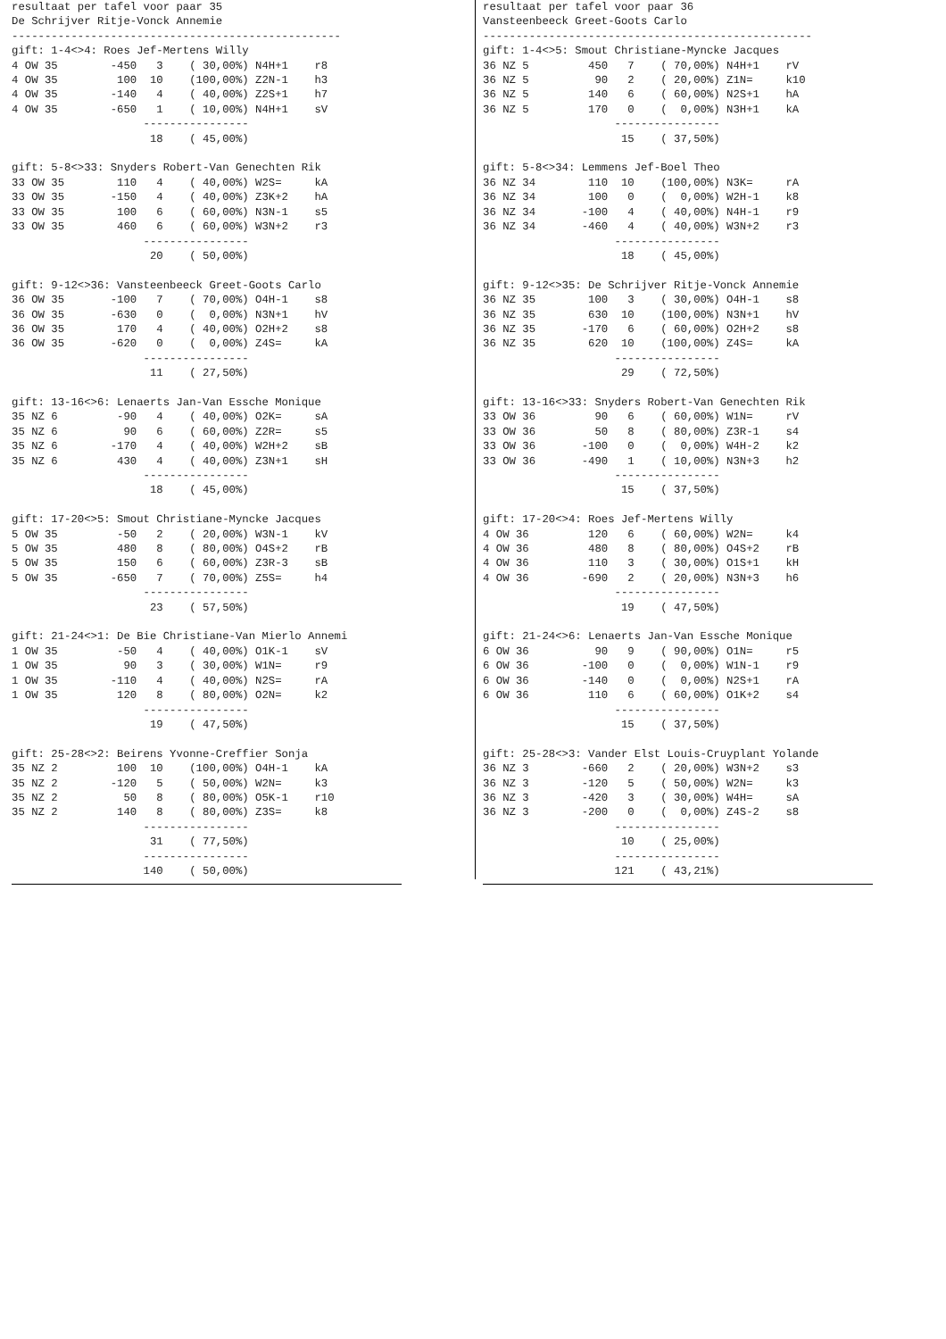resultaat per tafel voor paar 35
De Schrijver Ritje-Vonck Annemie
--------------------------------------------------
gift: 1-4<>4: Roes Jef-Mertens Willy
4 OW 35        -450   3    ( 30,00%) N4H+1    r8
4 OW 35         100  10    (100,00%) Z2N-1    h3
4 OW 35        -140   4    ( 40,00%) Z2S+1    h7
4 OW 35        -650   1    ( 10,00%) N4H+1    sV
                    ----------------
                     18    ( 45,00%)

gift: 5-8<>33: Snyders Robert-Van Genechten Rik
33 OW 35        110   4    ( 40,00%) W2S=     kA
33 OW 35       -150   4    ( 40,00%) Z3K+2    hA
33 OW 35        100   6    ( 60,00%) N3N-1    s5
33 OW 35        460   6    ( 60,00%) W3N+2    r3
                    ----------------
                     20    ( 50,00%)

gift: 9-12<>36: Vansteenbeeck Greet-Goots Carlo
36 OW 35       -100   7    ( 70,00%) O4H-1    s8
36 OW 35       -630   0    (  0,00%) N3N+1    hV
36 OW 35        170   4    ( 40,00%) O2H+2    s8
36 OW 35       -620   0    (  0,00%) Z4S=     kA
                    ----------------
                     11    ( 27,50%)

gift: 13-16<>6: Lenaerts Jan-Van Essche Monique
35 NZ 6         -90   4    ( 40,00%) O2K=     sA
35 NZ 6          90   6    ( 60,00%) Z2R=     s5
35 NZ 6        -170   4    ( 40,00%) W2H+2    sB
35 NZ 6         430   4    ( 40,00%) Z3N+1    sH
                    ----------------
                     18    ( 45,00%)

gift: 17-20<>5: Smout Christiane-Myncke Jacques
5 OW 35         -50   2    ( 20,00%) W3N-1    kV
5 OW 35         480   8    ( 80,00%) O4S+2    rB
5 OW 35         150   6    ( 60,00%) Z3R-3    sB
5 OW 35        -650   7    ( 70,00%) Z5S=     h4
                    ----------------
                     23    ( 57,50%)

gift: 21-24<>1: De Bie Christiane-Van Mierlo Annemi
1 OW 35         -50   4    ( 40,00%) O1K-1    sV
1 OW 35          90   3    ( 30,00%) W1N=     r9
1 OW 35        -110   4    ( 40,00%) N2S=     rA
1 OW 35         120   8    ( 80,00%) O2N=     k2
                    ----------------
                     19    ( 47,50%)

gift: 25-28<>2: Beirens Yvonne-Creffier Sonja
35 NZ 2         100  10    (100,00%) O4H-1    kA
35 NZ 2        -120   5    ( 50,00%) W2N=     k3
35 NZ 2          50   8    ( 80,00%) O5K-1    r10
35 NZ 2         140   8    ( 80,00%) Z3S=     k8
                    ----------------
                     31    ( 77,50%)
                    ----------------
                    140    ( 50,00%)
resultaat per tafel voor paar 36
Vansteenbeeck Greet-Goots Carlo
--------------------------------------------------
gift: 1-4<>5: Smout Christiane-Myncke Jacques
36 NZ 5         450   7    ( 70,00%) N4H+1    rV
36 NZ 5          90   2    ( 20,00%) Z1N=     k10
36 NZ 5         140   6    ( 60,00%) N2S+1    hA
36 NZ 5         170   0    (  0,00%) N3H+1    kA
                    ----------------
                     15    ( 37,50%)

gift: 5-8<>34: Lemmens Jef-Boel Theo
36 NZ 34        110  10    (100,00%) N3K=     rA
36 NZ 34        100   0    (  0,00%) W2H-1    k8
36 NZ 34       -100   4    ( 40,00%) N4H-1    r9
36 NZ 34       -460   4    ( 40,00%) W3N+2    r3
                    ----------------
                     18    ( 45,00%)

gift: 9-12<>35: De Schrijver Ritje-Vonck Annemie
36 NZ 35        100   3    ( 30,00%) O4H-1    s8
36 NZ 35        630  10    (100,00%) N3N+1    hV
36 NZ 35       -170   6    ( 60,00%) O2H+2    s8
36 NZ 35        620  10    (100,00%) Z4S=     kA
                    ----------------
                     29    ( 72,50%)

gift: 13-16<>33: Snyders Robert-Van Genechten Rik
33 OW 36         90   6    ( 60,00%) W1N=     rV
33 OW 36         50   8    ( 80,00%) Z3R-1    s4
33 OW 36       -100   0    (  0,00%) W4H-2    k2
33 OW 36       -490   1    ( 10,00%) N3N+3    h2
                    ----------------
                     15    ( 37,50%)

gift: 17-20<>4: Roes Jef-Mertens Willy
4 OW 36         120   6    ( 60,00%) W2N=     k4
4 OW 36         480   8    ( 80,00%) O4S+2    rB
4 OW 36         110   3    ( 30,00%) O1S+1    kH
4 OW 36        -690   2    ( 20,00%) N3N+3    h6
                    ----------------
                     19    ( 47,50%)

gift: 21-24<>6: Lenaerts Jan-Van Essche Monique
6 OW 36          90   9    ( 90,00%) O1N=     r5
6 OW 36        -100   0    (  0,00%) W1N-1    r9
6 OW 36        -140   0    (  0,00%) N2S+1    rA
6 OW 36         110   6    ( 60,00%) O1K+2    s4
                    ----------------
                     15    ( 37,50%)

gift: 25-28<>3: Vander Elst Louis-Cruyplant Yolande
36 NZ 3        -660   2    ( 20,00%) W3N+2    s3
36 NZ 3        -120   5    ( 50,00%) W2N=     k3
36 NZ 3        -420   3    ( 30,00%) W4H=     sA
36 NZ 3        -200   0    (  0,00%) Z4S-2    s8
                    ----------------
                     10    ( 25,00%)
                    ----------------
                    121    ( 43,21%)